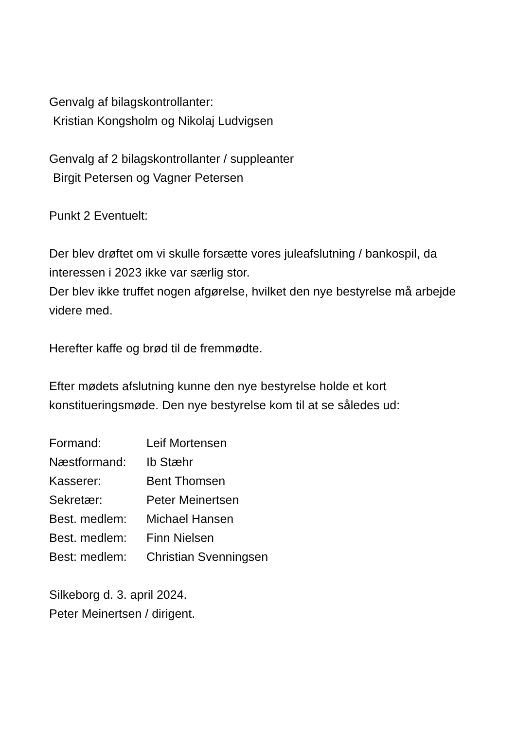Genvalg af bilagskontrollanter:
Kristian Kongsholm og Nikolaj Ludvigsen
Genvalg af 2 bilagskontrollanter / suppleanter
Birgit Petersen og Vagner Petersen
Punkt 2 Eventuelt:
Der blev drøftet om vi skulle forsætte vores juleafslutning / bankospil, da interessen i 2023 ikke var særlig stor.
Der blev ikke truffet nogen afgørelse, hvilket den nye bestyrelse må arbejde videre med.
Herefter kaffe og brød til de fremmødte.
Efter mødets afslutning kunne den nye bestyrelse holde et kort konstitueringsmøde. Den nye bestyrelse kom til at se således ud:
| Formand: | Leif Mortensen |
| Næstformand: | Ib Stæhr |
| Kasserer: | Bent Thomsen |
| Sekretær: | Peter Meinertsen |
| Best. medlem: | Michael Hansen |
| Best. medlem: | Finn Nielsen |
| Best: medlem: | Christian Svenningsen |
Silkeborg d. 3. april 2024.
Peter Meinertsen / dirigent.